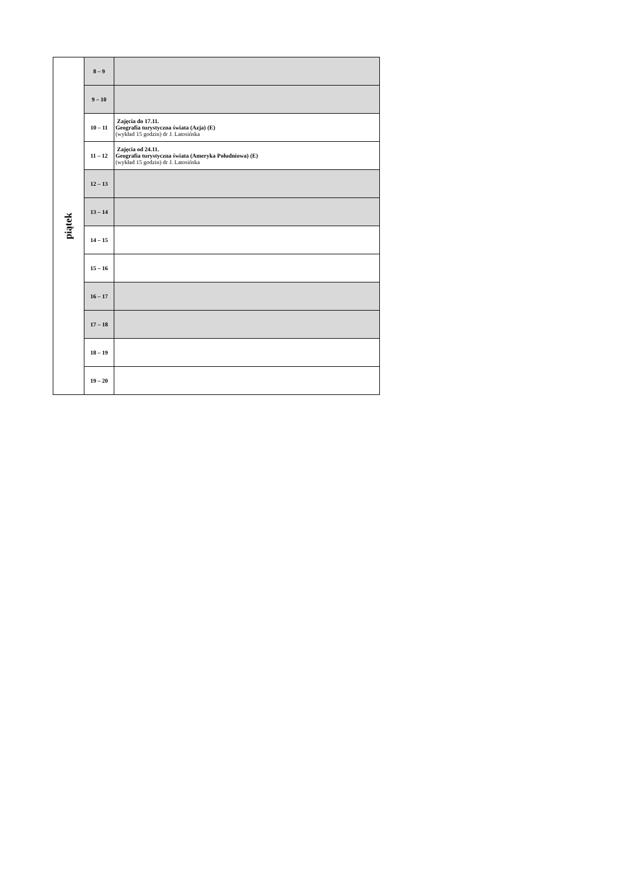| piątek | 8 – 9 | |
| | 9 – 10 | |
| | 10 – 11 | Zajęcia do 17.11. Geografia turystyczna świata (Azja) (E) (wykład 15 godzin) dr J. Latosińska |
| | 11 – 12 | Zajęcia od 24.11. Geografia turystyczna świata (Ameryka Południowa) (E) (wykład 15 godzin) dr J. Latosińska |
| | 12 – 13 | |
| | 13 – 14 | |
| | 14 – 15 | |
| | 15 – 16 | |
| | 16 – 17 | |
| | 17 – 18 | |
| | 18 – 19 | |
| | 19 – 20 | |